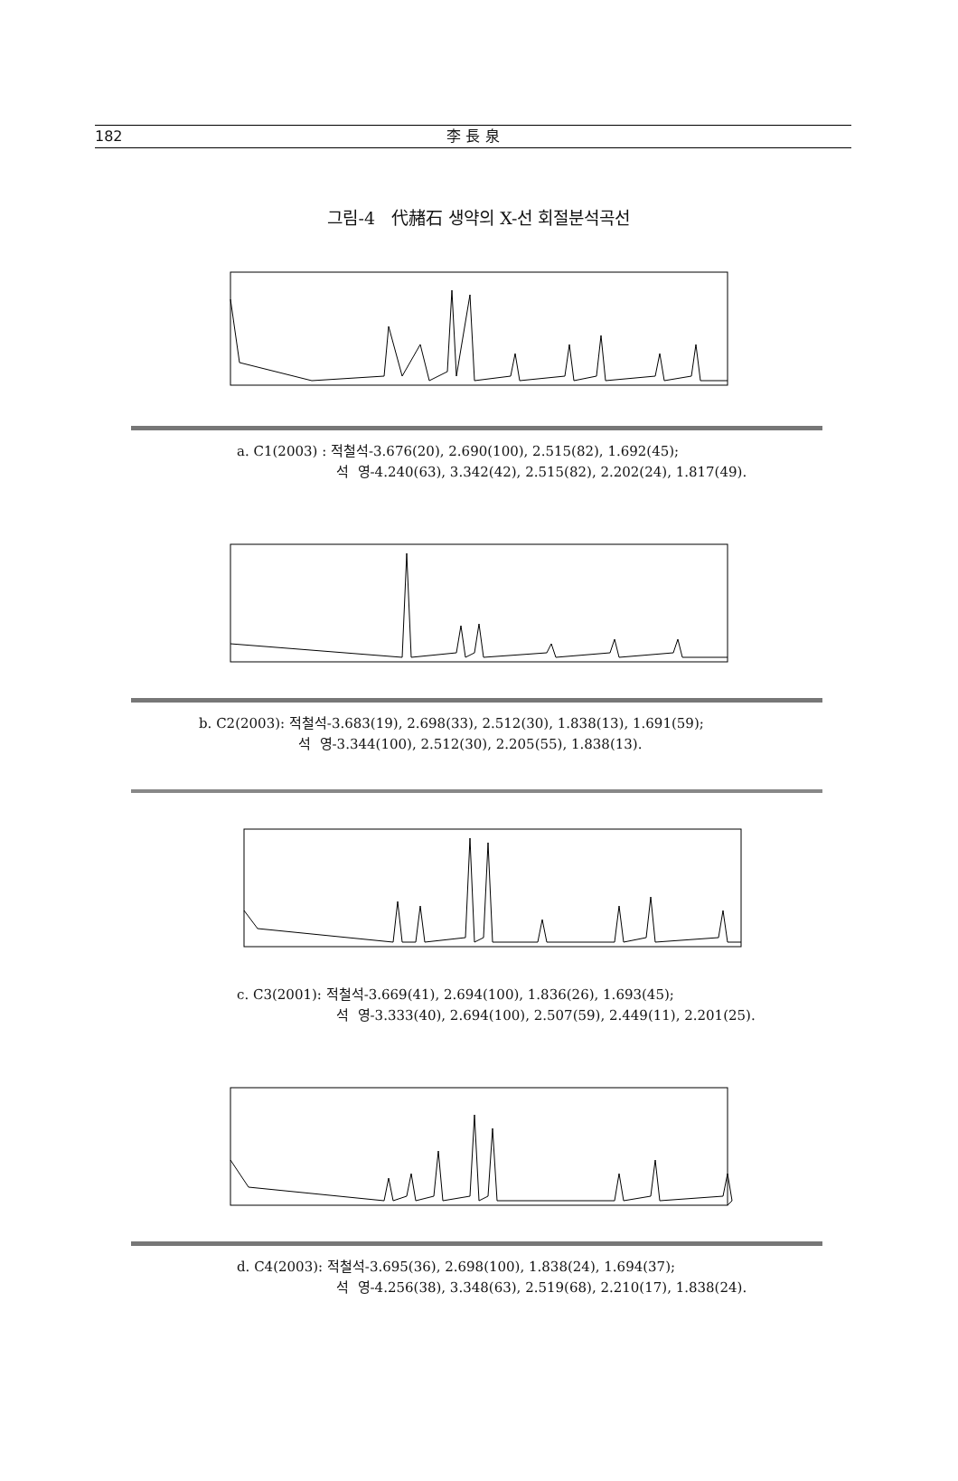182 李 長 泉
그림-4 代赭石 생약의 X-선 회절분석곡선
a. C1(2003) : 적철석-3.676(20), 2.690(100), 2.515(82), 1.692(45);
석 영-4.240(63), 3.342(42), 2.515(82), 2.202(24), 1.817(49).
b. C2(2003): 적철석-3.683(19), 2.698(33), 2.512(30), 1.838(13), 1.691(59);
석 영-3.344(100), 2.512(30), 2.205(55), 1.838(13).
c. C3(2001): 적철석-3.669(41), 2.694(100), 1.836(26), 1.693(45);
석 영-3.333(40), 2.694(100), 2.507(59), 2.449(11), 2.201(25).
d. C4(2003): 적철석-3.695(36), 2.698(100), 1.838(24), 1.694(37);
석 영-4.256(38), 3.348(63), 2.519(68), 2.210(17), 1.838(24).